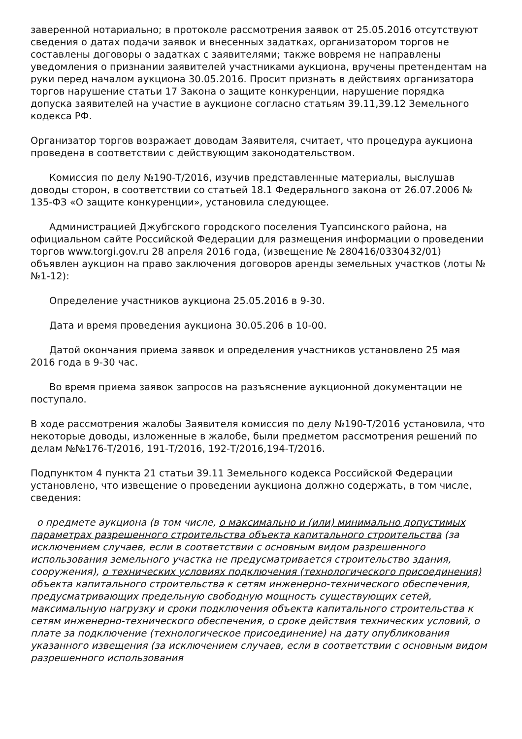заверенной нотариально; в протоколе рассмотрения заявок от 25.05.2016 отсутствуют сведения о датах подачи заявок и внесенных задатках, организатором торгов не составлены договоры о задатках с заявителями; также вовремя не направлены уведомления о признании заявителей участниками аукциона, вручены претендентам на руки перед началом аукциона 30.05.2016. Просит признать в действиях организатора торгов нарушение статьи 17 Закона о защите конкуренции, нарушение порядка допуска заявителей на участие в аукционе согласно статьям 39.11,39.12 Земельного кодекса РФ.
Организатор торгов возражает доводам Заявителя, считает, что процедура аукциона проведена в соответствии с действующим законодательством.
Комиссия по делу №190-Т/2016, изучив представленные материалы, выслушав доводы сторон, в соответствии со статьей 18.1 Федерального закона от 26.07.2006 № 135-ФЗ «О защите конкуренции», установила следующее.
Администрацией Джубгского городского поселения Туапсинского района, на официальном сайте Российской Федерации для размещения информации о проведении торгов www.torgi.gov.ru 28 апреля 2016 года, (извещение № 280416/0330432/01) объявлен аукцион на право заключения договоров аренды земельных участков (лоты №№1-12):
Определение участников аукциона 25.05.2016 в 9-30.
Дата и время проведения аукциона 30.05.206 в 10-00.
Датой окончания приема заявок и определения участников установлено 25 мая 2016 года в 9-30 час.
Во время приема заявок запросов на разъяснение аукционной документации не поступало.
В ходе рассмотрения жалобы Заявителя комиссия по делу №190-Т/2016 установила, что некоторые доводы, изложенные в жалобе, были предметом рассмотрения решений по делам №№176-Т/2016, 191-Т/2016, 192-Т/2016,194-Т/2016.
Подпунктом 4 пункта 21 статьи 39.11 Земельного кодекса Российской Федерации установлено, что извещение о проведении аукциона должно содержать, в том числе, сведения:
о предмете аукциона (в том числе, о максимально и (или) минимально допустимых параметрах разрешенного строительства объекта капитального строительства (за исключением случаев, если в соответствии с основным видом разрешенного использования земельного участка не предусматривается строительство здания, сооружения), о технических условиях подключения (технологического присоединения) объекта капитального строительства к сетям инженерно-технического обеспечения, предусматривающих предельную свободную мощность существующих сетей, максимальную нагрузку и сроки подключения объекта капитального строительства к сетям инженерно-технического обеспечения, о сроке действия технических условий, о плате за подключение (технологическое присоединение) на дату опубликования указанного извещения (за исключением случаев, если в соответствии с основным видом разрешенного использования